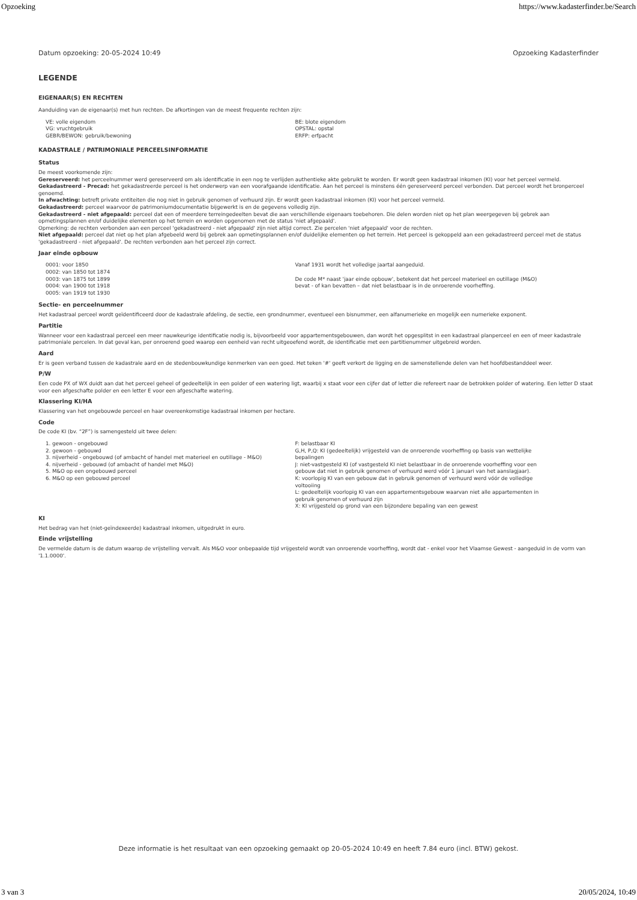Opzoeking https://www.kadasterfinder.be/Search
Datum opzoeking: 20-05-2024 10:49 Opzoeking Kadasterfinder
LEGENDE
EIGENAAR(S) EN RECHTEN
Aanduiding van de eigenaar(s) met hun rechten. De afkortingen van de meest frequente rechten zijn:
VE: volle eigendom
VG: vruchtgebruik
GEBR/BEWON: gebruik/bewoning
BE: blote eigendom
OPSTAL: opstal
ERFP: erfpacht
KADASTRALE / PATRIMONIALE PERCEELSINFORMATIE
Status
De meest voorkomende zijn:
Gereserveerd: het perceelnummer werd gereserveerd om als identificatie in een nog te verlijden authentieke akte gebruikt te worden. Er wordt geen kadastraal inkomen (KI) voor het perceel vermeld.
Gekadastreerd - Precad: het gekadastreerde perceel is het onderwerp van een voorafgaande identificatie. Aan het perceel is minstens één gereserveerd perceel verbonden. Dat perceel wordt het bronperceel genoemd.
In afwachting: betreft private entiteiten die nog niet in gebruik genomen of verhuurd zijn. Er wordt geen kadastraal inkomen (KI) voor het perceel vermeld.
Gekadastreerd: perceel waarvoor de patrimoniumdocumentatie bijgewerkt is en de gegevens volledig zijn.
Gekadastreerd - niet afgepaald: perceel dat een of meerdere terreingedeelten bevat die aan verschillende eigenaars toebehoren. Die delen worden niet op het plan weergegeven bij gebrek aan opmetingsplannen en/of duidelijke elementen op het terrein en worden opgenomen met de status 'niet afgepaald'.
Opmerking: de rechten verbonden aan een perceel 'gekadastreerd - niet afgepaald' zijn niet altijd correct. Zie percelen 'niet afgepaald' voor de rechten.
Niet afgepaald: perceel dat niet op het plan afgebeeld werd bij gebrek aan opmetingsplannen en/of duidelijke elementen op het terrein. Het perceel is gekoppeld aan een gekadastreerd perceel met de status 'gekadastreerd - niet afgepaald'. De rechten verbonden aan het perceel zijn correct.
Jaar einde opbouw
0001: voor 1850
0002: van 1850 tot 1874
0003: van 1875 tot 1899
0004: van 1900 tot 1918
0005: van 1919 tot 1930
Vanaf 1931 wordt het volledige jaartal aangeduid.
De code M* naast 'jaar einde opbouw', betekent dat het perceel materieel en outillage (M&O) bevat - of kan bevatten – dat niet belastbaar is in de onroerende voorheffing.
Sectie- en perceelnummer
Het kadastraal perceel wordt geïdentificeerd door de kadastrale afdeling, de sectie, een grondnummer, eventueel een bisnummer, een alfanumerieke en mogelijk een numerieke exponent.
Partitie
Wanneer voor een kadastraal perceel een meer nauwkeurige identificatie nodig is, bijvoorbeeld voor appartementsgebouwen, dan wordt het opgesplitst in een kadastraal planperceel en een of meer kadastrale patrimoniale percelen. In dat geval kan, per onroerend goed waarop een eenheid van recht uitgeoefend wordt, de identificatie met een partitienummer uitgebreid worden.
Aard
Er is geen verband tussen de kadastrale aard en de stedenbouwkundige kenmerken van een goed. Het teken '#' geeft verkort de ligging en de samenstellende delen van het hoofdbestanddeel weer.
P/W
Een code PX of WX duidt aan dat het perceel geheel of gedeeltelijk in een polder of een watering ligt, waarbij x staat voor een cijfer dat of letter die refereert naar de betrokken polder of watering. Een letter D staat voor een afgeschafte polder en een letter E voor een afgeschafte watering.
Klassering KI/HA
Klassering van het ongebouwde perceel en haar overeenkomstige kadastraal inkomen per hectare.
Code
De code KI (bv. “2F”) is samengesteld uit twee delen:
1. gewoon - ongebouwd
2. gewoon - gebouwd
3. nijverheid - ongebouwd (of ambacht of handel met materieel en outillage - M&O)
4. nijverheid - gebouwd (of ambacht of handel met M&O)
5. M&O op een ongebouwd perceel
6. M&O op een gebouwd perceel
F: belastbaar KI
G,H, P,Q: KI (gedeeltelijk) vrijgesteld van de onroerende voorheffing op basis van wettelijke bepalingen
J: niet-vastgesteld KI (of vastgesteld KI niet belastbaar in de onroerende voorheffing voor een gebouw dat niet in gebruik genomen of verhuurd werd vóór 1 januari van het aanslagjaar).
K: voorlopig KI van een gebouw dat in gebruik genomen of verhuurd werd vóór de volledige voltooiing
L: gedeeltelijk voorlopig KI van een appartementsgebouw waarvan niet alle appartementen in gebruik genomen of verhuurd zijn
X: KI vrijgesteld op grond van een bijzondere bepaling van een gewest
KI
Het bedrag van het (niet-geïndexeerde) kadastraal inkomen, uitgedrukt in euro.
Einde vrijstelling
De vermelde datum is de datum waarop de vrijstelling vervalt. Als M&O voor onbepaalde tijd vrijgesteld wordt van onroerende voorheffing, wordt dat - enkel voor het Vlaamse Gewest - aangeduid in de vorm van '1.1.0000'.
Deze informatie is het resultaat van een opzoeking gemaakt op 20-05-2024 10:49 en heeft 7.84 euro (incl. BTW) gekost.
3 van 3 20/05/2024, 10:49